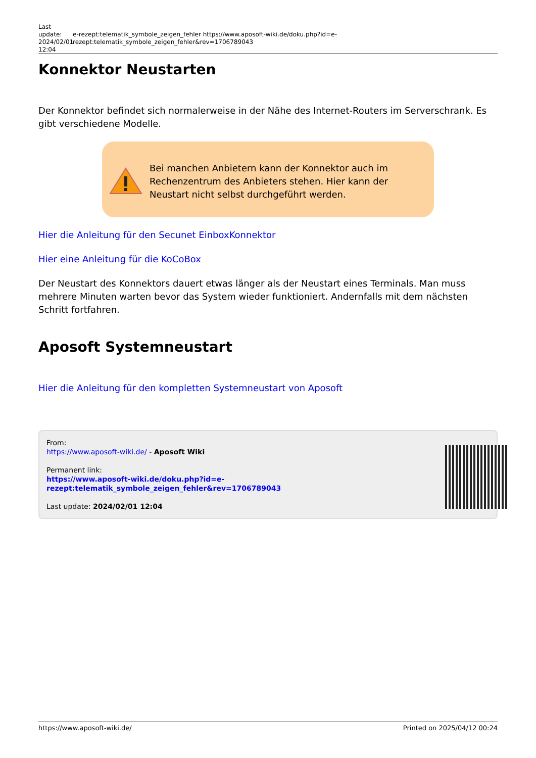Last update: 2024/02/01 12:04
e-rezept:telematik_symbole_zeigen_fehler https://www.aposoft-wiki.de/doku.php?id=e-rezept:telematik_symbole_zeigen_fehler&rev=1706789043
Konnektor Neustarten
Der Konnektor befindet sich normalerweise in der Nähe des Internet-Routers im Serverschrank. Es gibt verschiedene Modelle.
Bei manchen Anbietern kann der Konnektor auch im Rechenzentrum des Anbieters stehen. Hier kann der Neustart nicht selbst durchgeführt werden.
Hier die Anleitung für den Secunet EinboxKonnektor
Hier eine Anleitung für die KoCoBox
Der Neustart des Konnektors dauert etwas länger als der Neustart eines Terminals. Man muss mehrere Minuten warten bevor das System wieder funktioniert. Andernfalls mit dem nächsten Schritt fortfahren.
Aposoft Systemneustart
Hier die Anleitung für den kompletten Systemneustart von Aposoft
From:
https://www.aposoft-wiki.de/ - Aposoft Wiki
Permanent link:
https://www.aposoft-wiki.de/doku.php?id=e-rezept:telematik_symbole_zeigen_fehler&rev=1706789043
Last update: 2024/02/01 12:04
https://www.aposoft-wiki.de/ Printed on 2025/04/12 00:24